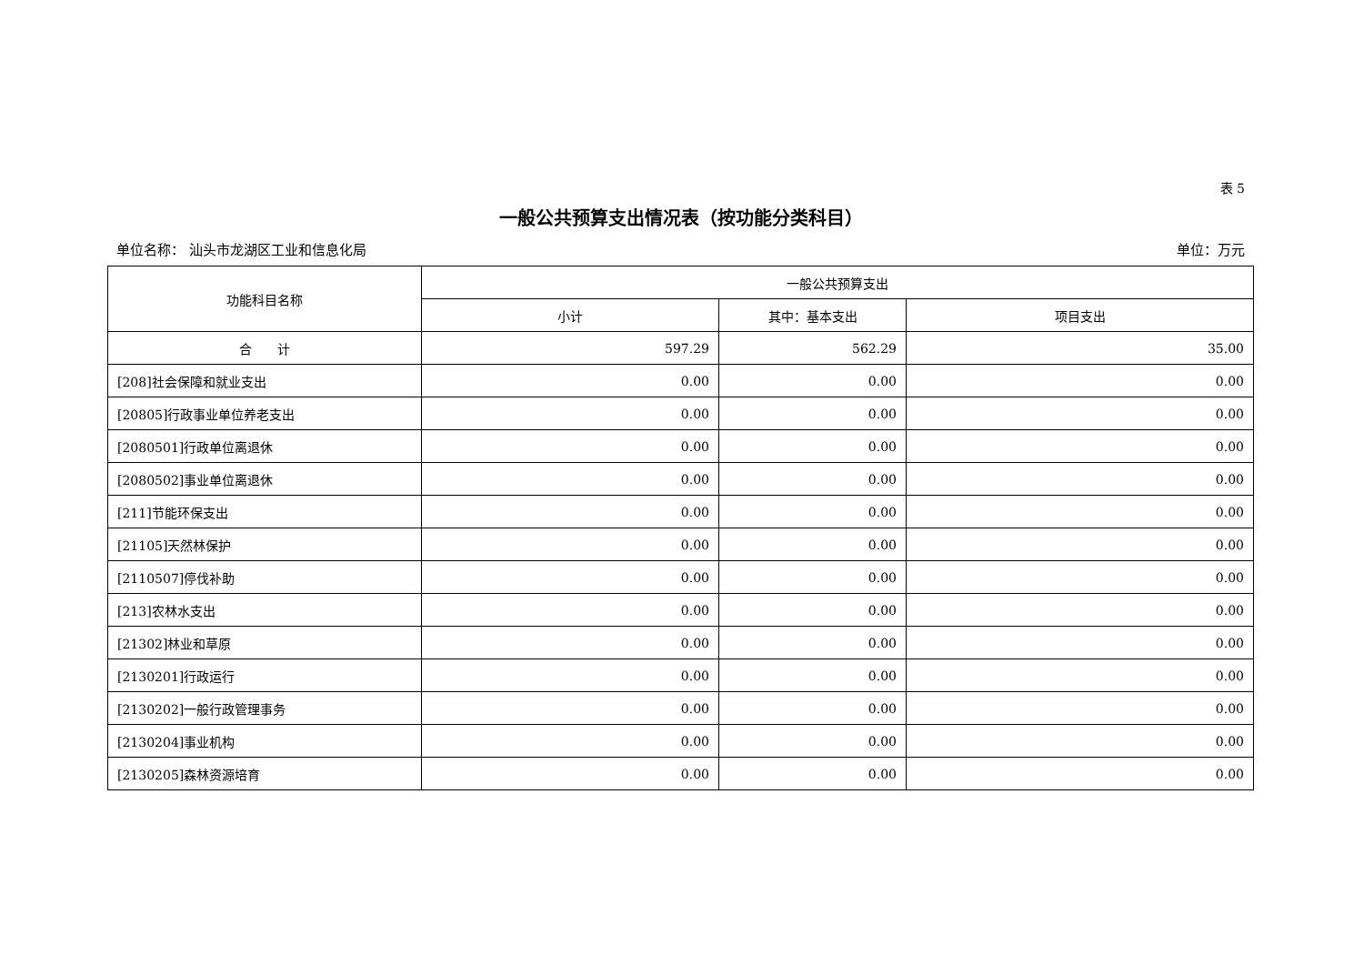表 5
一般公共预算支出情况表（按功能分类科目）
单位名称： 汕头市龙湖区工业和信息化局 单位：万元
| 功能科目名称 | 一般公共预算支出 | | |
| --- | --- | --- | --- |
| | 小计 | 其中：基本支出 | 项目支出 |
| 合 计 | 597.29 | 562.29 | 35.00 |
| [208]社会保障和就业支出 | 0.00 | 0.00 | 0.00 |
| [20805]行政事业单位养老支出 | 0.00 | 0.00 | 0.00 |
| [2080501]行政单位离退休 | 0.00 | 0.00 | 0.00 |
| [2080502]事业单位离退休 | 0.00 | 0.00 | 0.00 |
| [211]节能环保支出 | 0.00 | 0.00 | 0.00 |
| [21105]天然林保护 | 0.00 | 0.00 | 0.00 |
| [2110507]停伐补助 | 0.00 | 0.00 | 0.00 |
| [213]农林水支出 | 0.00 | 0.00 | 0.00 |
| [21302]林业和草原 | 0.00 | 0.00 | 0.00 |
| [2130201]行政运行 | 0.00 | 0.00 | 0.00 |
| [2130202]一般行政管理事务 | 0.00 | 0.00 | 0.00 |
| [2130204]事业机构 | 0.00 | 0.00 | 0.00 |
| [2130205]森林资源培育 | 0.00 | 0.00 | 0.00 |